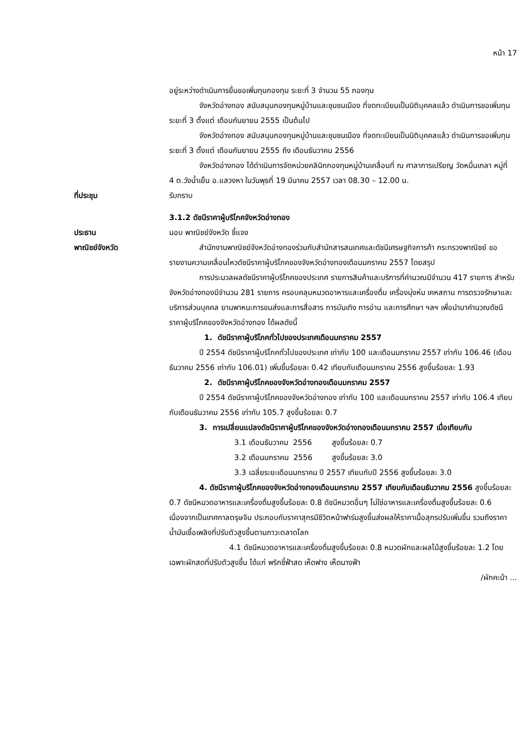หน้า 17
อยู่ระหว่างดำเนินการยื่นขอเพิ่มทุนกองทุน ระยะที่ 3 จำนวน 55 กองทุน
จังหวัดอ่างทอง สนับสนุนกองทุนหมู่บ้านและชุมชนเมือง ที่จดทะเบียนเป็นนิติบุคคลแล้ว ดำเนินการขอเพิ่มทุนระยะที่ 3 ตั้งแต่ เดือนกันยายน 2555 เป็นต้นไป
จังหวัดอ่างทอง สนับสนุนกองทุนหมู่บ้านและชุมชนเมือง ที่จดทะเบียนเป็นนิติบุคคลแล้ว ดำเนินการขอเพิ่มทุนระยะที่ 3 ตั้งแต่ เดือนกันยายน 2555 ถึง เดือนธันวาคม 2556
จังหวัดอ่างทอง ได้ดำเนินการจัดหน่วยคลินิกกองทุนหมู่บ้านเคลื่อนที่ ณ ศาลาการเปรียญ วัดหมื่นเกลา หมู่ที่ 4 ต.วังน้ำเย็น อ.แสวงหา ในวันพุธที่ 19 มีนาคม 2557 เวลา 08.30 – 12.00 น.
ที่ประชุม รับทราบ
3.1.2 ดัชนีราคาผู้บริโภคจังหวัดอ่างทอง
ประธาน มอบ พาณิชย์จังหวัด ชี้แจง
พาณิชย์จังหวัด สำนักงานพาณิชย์จังหวัดอ่างทองร่วมกับสำนักสารสนเทศและดัชนีเศรษฐกิจการค้า กระทรวงพาณิชย์ ขอรายงานความเคลื่อนไหวดัชนีราคาผู้บริโภคของจังหวัดอ่างทองเดือนมกราคม 2557 โดยสรุป
การประมวลผลดัชนีราคาผู้บริโภคของประเทศ รายการสินค้าและบริการที่คำนวณมีจำนวน 417 รายการ สำหรับจังหวัดอ่างทองมีจำนวน 281 รายการ ครอบคลุมหมวดอาหารและเครื่องดื่ม เครื่องนุ่งห่ม เคหสถาน การตรวจรักษาและบริการส่วนบุคคล ยานพาหนะการขนส่งและการสื่อสาร การบันเทิง การอ่าน และการศึกษา ฯลฯ เพื่อนำมาคำนวณดัชนีราคาผู้บริโภคของจังหวัดอ่างทอง ได้ผลดังนี้
1. ดัชนีราคาผู้บริโภคทั่วไปของประเทศเดือนมกราคม 2557
ปี 2554 ดัชนีราคาผู้บริโภคทั่วไปของประเทศ เท่ากับ 100 และเดือนมกราคม 2557 เท่ากับ 106.46 (เดือนธันวาคม 2556 เท่ากับ 106.01) เพิ่มขึ้นร้อยละ 0.42 เทียบกับเดือนมกราคม 2556 สูงขึ้นร้อยละ 1.93
2. ดัชนีราคาผู้บริโภคของจังหวัดอ่างทองเดือนมกราคม 2557
ปี 2554 ดัชนีราคาผู้บริโภคของจังหวัดอ่างทอง เท่ากับ 100 และเดือนมกราคม 2557 เท่ากับ 106.4 เทียบกับเดือนธันวาคม 2556 เท่ากับ 105.7 สูงขึ้นร้อยละ 0.7
3. การเปลี่ยนแปลงดัชนีราคาผู้บริโภคของจังหวัดอ่างทองเดือนมกราคม 2557 เมื่อเทียบกับ
3.1 เดือนธันวาคม 2556 สูงขึ้นร้อยละ 0.7
3.2 เดือนมกราคม 2556 สูงขึ้นร้อยละ 3.0
3.3 เฉลี่ยระยะเดือนมกราคม ปี 2557 เทียบกับปี 2556 สูงขึ้นร้อยละ 3.0
4. ดัชนีราคาผู้บริโภคของจังหวัดอ่างทองเดือนมกราคม 2557 เทียบกับเดือนธันวาคม 2556 สูงขึ้นร้อยละ 0.7 ดัชนีหมวดอาหารและเครื่องดื่มสูงขึ้นร้อยละ 0.8 ดัชนีหมวดอื่นๆ ไม่ใช่อาหารและเครื่องดื่มสูงขึ้นร้อยละ 0.6 เนื่องจากเป็นเทศกาลตรุษจีน ประกอบกับราคาสุกรมีชีวิตหน้าฟาร์มสูงขึ้นส่งผลให้ราคาเนื้อสุกรปรับเพิ่มขึ้น รวมถึงราคาน้ำมันเชื้อเพลิงที่ปรับตัวสูงขึ้นตามภาวะตลาดโลก
4.1 ดัชนีหมวดอาหารและเครื่องดื่มสูงขึ้นร้อยละ 0.8 หมวดผักและผลไม้สูงขึ้นร้อยละ 1.2 โดยเฉพาะผักสดที่ปรับตัวสูงขึ้น ได้แก่ พริกชี้ฟ้าสด เห็ดฟาง เห็ดนางฟ้า
/ผักคะน้า ...